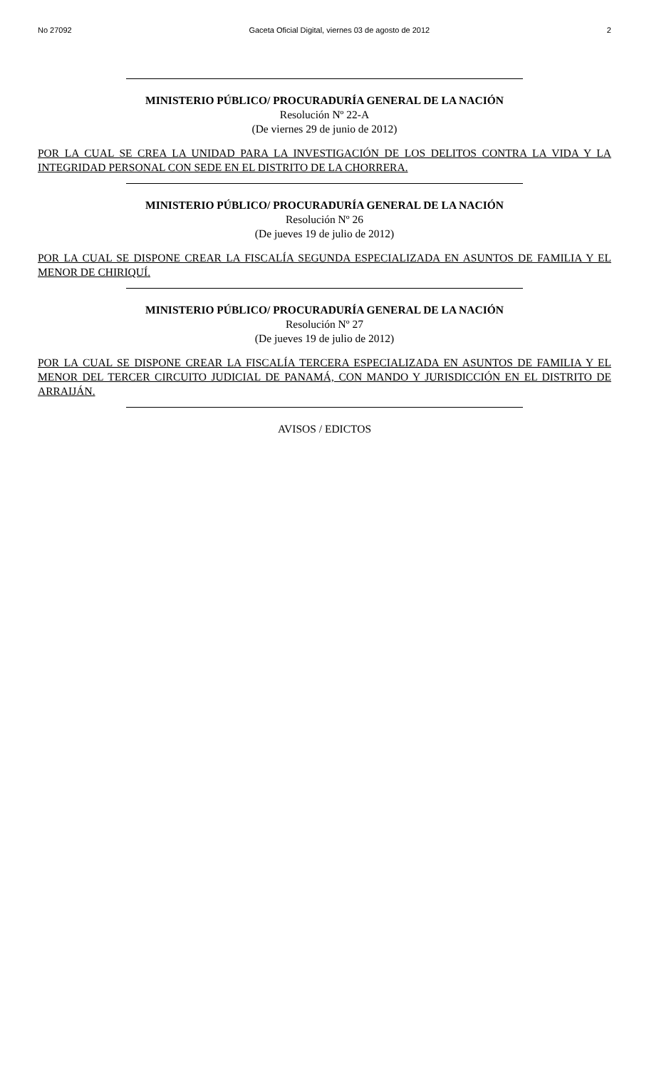No 27092 Gaceta Oficial Digital, viernes 03 de agosto de 2012 2
MINISTERIO PÚBLICO/ PROCURADURÍA GENERAL DE LA NACIÓN
Resolución Nº 22-A
(De viernes 29 de junio de 2012)
POR LA CUAL SE CREA LA UNIDAD PARA LA INVESTIGACIÓN DE LOS DELITOS CONTRA LA VIDA Y LA INTEGRIDAD PERSONAL CON SEDE EN EL DISTRITO DE LA CHORRERA.
MINISTERIO PÚBLICO/ PROCURADURÍA GENERAL DE LA NACIÓN
Resolución Nº 26
(De jueves 19 de julio de 2012)
POR LA CUAL SE DISPONE CREAR LA FISCALÍA SEGUNDA ESPECIALIZADA EN ASUNTOS DE FAMILIA Y EL MENOR DE CHIRIQUÍ.
MINISTERIO PÚBLICO/ PROCURADURÍA GENERAL DE LA NACIÓN
Resolución Nº 27
(De jueves 19 de julio de 2012)
POR LA CUAL SE DISPONE CREAR LA FISCALÍA TERCERA ESPECIALIZADA EN ASUNTOS DE FAMILIA Y EL MENOR DEL TERCER CIRCUITO JUDICIAL DE PANAMÁ, CON MANDO Y JURISDICCIÓN EN EL DISTRITO DE ARRAIJÁN.
AVISOS / EDICTOS